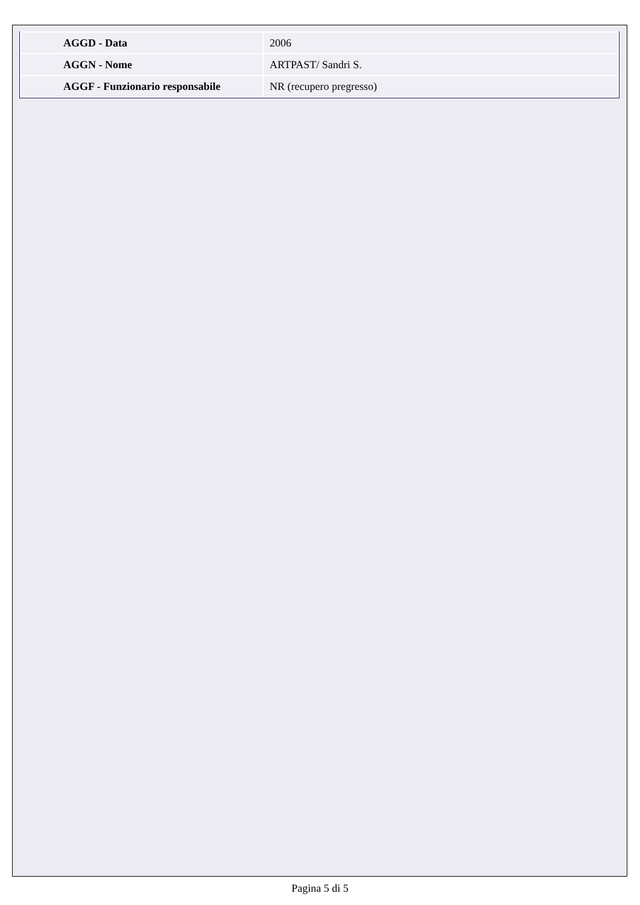| AGGD - Data | 2006 |
| AGGN - Nome | ARTPAST/ Sandri S. |
| AGGF - Funzionario responsabile | NR (recupero pregresso) |
Pagina 5 di 5